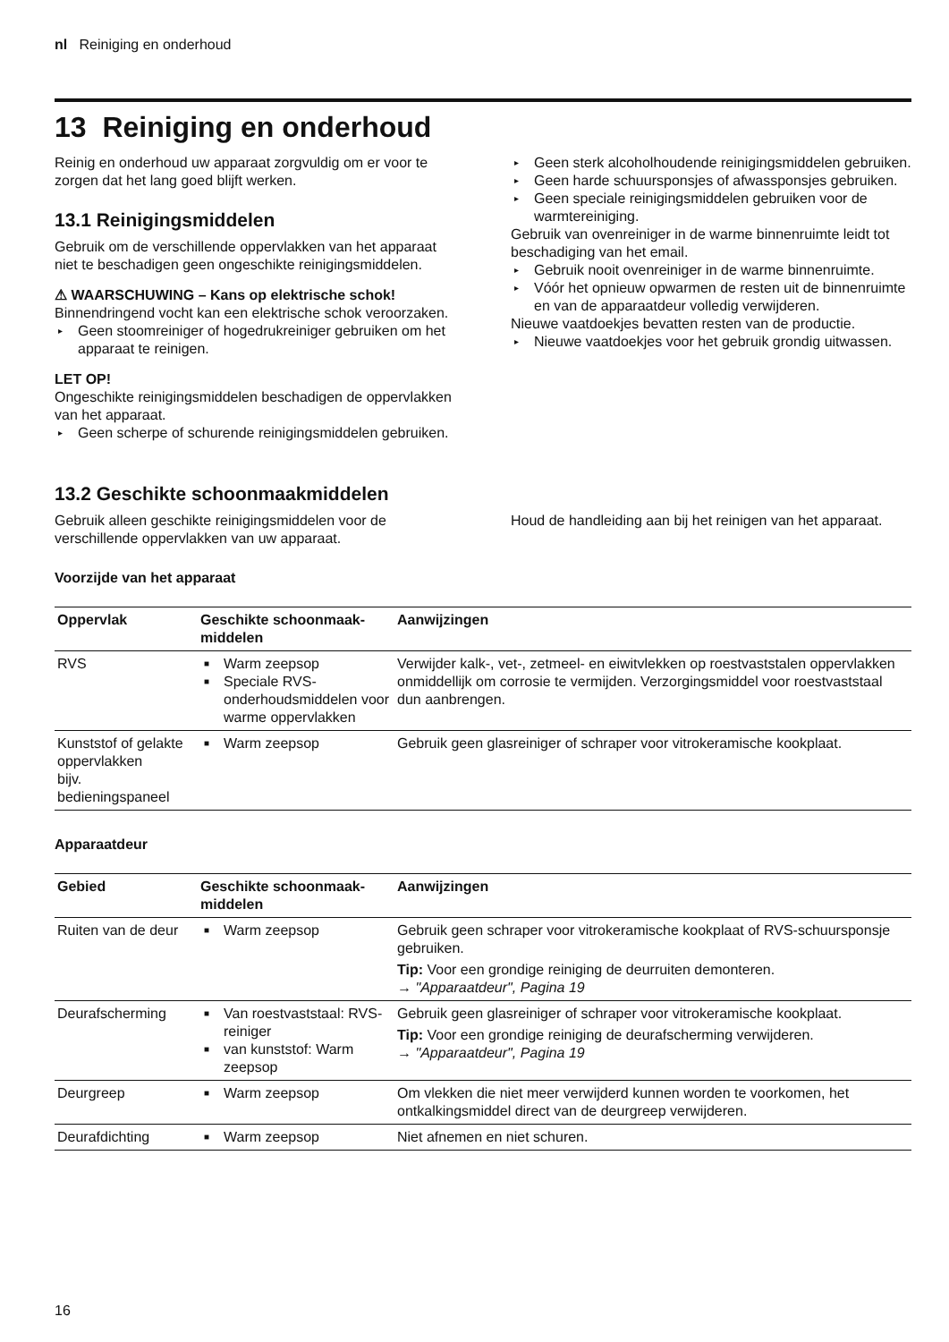nl Reiniging en onderhoud
13 Reiniging en onderhoud
Reinig en onderhoud uw apparaat zorgvuldig om er voor te zorgen dat het lang goed blijft werken.
13.1 Reinigingsmiddelen
Gebruik om de verschillende oppervlakken van het apparaat niet te beschadigen geen ongeschikte reinigingsmiddelen.
⚠ WAARSCHUWING – Kans op elektrische schok!
Binnendringend vocht kan een elektrische schok veroorzaken.
▸ Geen stoomreiniger of hogedrukreiniger gebruiken om het apparaat te reinigen.
LET OP!
Ongeschikte reinigingsmiddelen beschadigen de oppervlakken van het apparaat.
▸ Geen scherpe of schurende reinigingsmiddelen gebruiken.
▸ Geen sterk alcoholhoudende reinigingsmiddelen gebruiken.
▸ Geen harde schuursponsjes of afwassponsjes gebruiken.
▸ Geen speciale reinigingsmiddelen gebruiken voor de warmtereiniging.
Gebruik van ovenreiniger in de warme binnenruimte leidt tot beschadiging van het email.
▸ Gebruik nooit ovenreiniger in de warme binnenruimte.
▸ Vóór het opnieuw opwarmen de resten uit de binnenruimte en van de apparaatdeur volledig verwijderen.
Nieuwe vaatdoekjes bevatten resten van de productie.
▸ Nieuwe vaatdoekjes voor het gebruik grondig uitwassen.
13.2 Geschikte schoonmaakmiddelen
Gebruik alleen geschikte reinigingsmiddelen voor de verschillende oppervlakken van uw apparaat.
Houd de handleiding aan bij het reinigen van het apparaat.
Voorzijde van het apparaat
| Oppervlak | Geschikte schoonmaak-middelen | Aanwijzingen |
| --- | --- | --- |
| RVS | ■ Warm zeepsop ■ Speciale RVS-onderhoudsmiddelen voor warme oppervlakken | Verwijder kalk-, vet-, zetmeel- en eiwitvlekken op roestvaststalen oppervlakken onmiddellijk om corrosie te vermijden. Verzorgingsmiddel voor roestvaststaal dun aanbrengen. |
| Kunststof of gelakte oppervlakken bijv. bedieningspaneel | ■ Warm zeepsop | Gebruik geen glasreiniger of schraper voor vitrokeramische kookplaat. |
Apparaatdeur
| Gebied | Geschikte schoonmaak-middelen | Aanwijzingen |
| --- | --- | --- |
| Ruiten van de deur | ■ Warm zeepsop | Gebruik geen schraper voor vitrokeramische kookplaat of RVS-schuursponsje gebruiken. Tip: Voor een grondige reiniging de deurruiten demonteren. → "Apparaatdeur", Pagina 19 |
| Deurafscherming | ■ Van roestvaststaal: RVS-reiniger ■ van kunststof: Warm zeepsop | Gebruik geen glasreiniger of schraper voor vitrokeramische kookplaat. Tip: Voor een grondige reiniging de deurafscherming verwijderen. → "Apparaatdeur", Pagina 19 |
| Deurgreep | ■ Warm zeepsop | Om vlekken die niet meer verwijderd kunnen worden te voorkomen, het ontkalkingsmiddel direct van de deurgreep verwijderen. |
| Deurafdichting | ■ Warm zeepsop | Niet afnemen en niet schuren. |
16